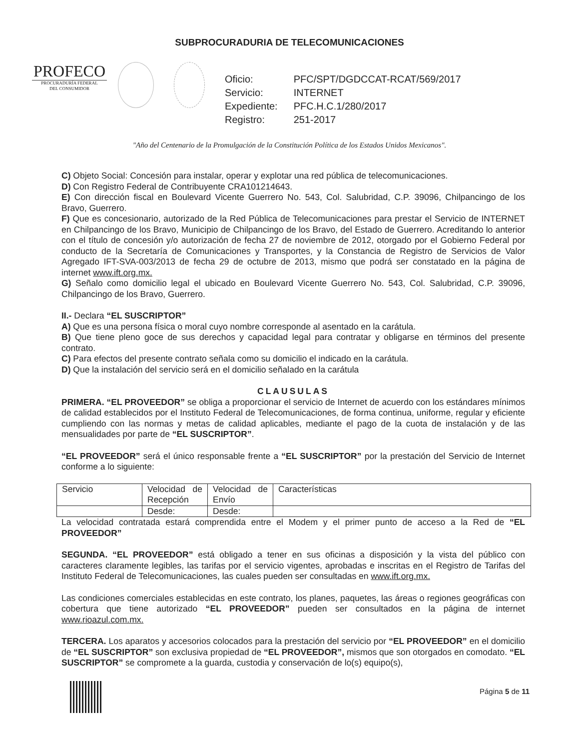SUBPROCURADURIA DE TELECOMUNICACIONES
PROFECO
PROCURADURÍA FEDERAL
DEL CONSUMIDOR
| Oficio: | PFC/SPT/DGDCCAT-RCAT/569/2017 |
| Servicio: | INTERNET |
| Expediente: | PFC.H.C.1/280/2017 |
| Registro: | 251-2017 |
"Año del Centenario de la Promulgación de la Constitución Política de los Estados Unidos Mexicanos".
C) Objeto Social: Concesión para instalar, operar y explotar una red pública de telecomunicaciones.
D) Con Registro Federal de Contribuyente CRA101214643.
E) Con dirección fiscal en Boulevard Vicente Guerrero No. 543, Col. Salubridad, C.P. 39096, Chilpancingo de los Bravo, Guerrero.
F) Que es concesionario, autorizado de la Red Pública de Telecomunicaciones para prestar el Servicio de INTERNET en Chilpancingo de los Bravo, Municipio de Chilpancingo de los Bravo, del Estado de Guerrero. Acreditando lo anterior con el título de concesión y/o autorización de fecha 27 de noviembre de 2012, otorgado por el Gobierno Federal por conducto de la Secretaría de Comunicaciones y Transportes, y la Constancia de Registro de Servicios de Valor Agregado IFT-SVA-003/2013 de fecha 29 de octubre de 2013, mismo que podrá ser constatado en la página de internet www.ift.org.mx.
G) Señalo como domicilio legal el ubicado en Boulevard Vicente Guerrero No. 543, Col. Salubridad, C.P. 39096, Chilpancingo de los Bravo, Guerrero.
II.- Declara “EL SUSCRIPTOR”
A) Que es una persona física o moral cuyo nombre corresponde al asentado en la carátula.
B) Que tiene pleno goce de sus derechos y capacidad legal para contratar y obligarse en términos del presente contrato.
C) Para efectos del presente contrato señala como su domicilio el indicado en la carátula.
D) Que la instalación del servicio será en el domicilio señalado en la carátula
CLAUSULAS
PRIMERA. “EL PROVEEDOR” se obliga a proporcionar el servicio de Internet de acuerdo con los estándares mínimos de calidad establecidos por el Instituto Federal de Telecomunicaciones, de forma continua, uniforme, regular y eficiente cumpliendo con las normas y metas de calidad aplicables, mediante el pago de la cuota de instalación y de las mensualidades por parte de “EL SUSCRIPTOR”.
“EL PROVEEDOR” será el único responsable frente a “EL SUSCRIPTOR” por la prestación del Servicio de Internet conforme a lo siguiente:
| Servicio | Velocidad de Recepción | Velocidad de Envío | Características |
| | Desde: | Desde: | |
La velocidad contratada estará comprendida entre el Modem y el primer punto de acceso a la Red de “EL PROVEEDOR”
SEGUNDA. “EL PROVEEDOR” está obligado a tener en sus oficinas a disposición y la vista del público con caracteres claramente legibles, las tarifas por el servicio vigentes, aprobadas e inscritas en el Registro de Tarifas del Instituto Federal de Telecomunicaciones, las cuales pueden ser consultadas en www.ift.org.mx.
Las condiciones comerciales establecidas en este contrato, los planes, paquetes, las áreas o regiones geográficas con cobertura que tiene autorizado “EL PROVEEDOR” pueden ser consultados en la página de internet www.rioazul.com.mx.
TERCERA. Los aparatos y accesorios colocados para la prestación del servicio por “EL PROVEEDOR” en el domicilio de “EL SUSCRIPTOR” son exclusiva propiedad de “EL PROVEEDOR”, mismos que son otorgados en comodato. “EL SUSCRIPTOR” se compromete a la guarda, custodia y conservación de lo(s) equipo(s),
Página 5 de 11